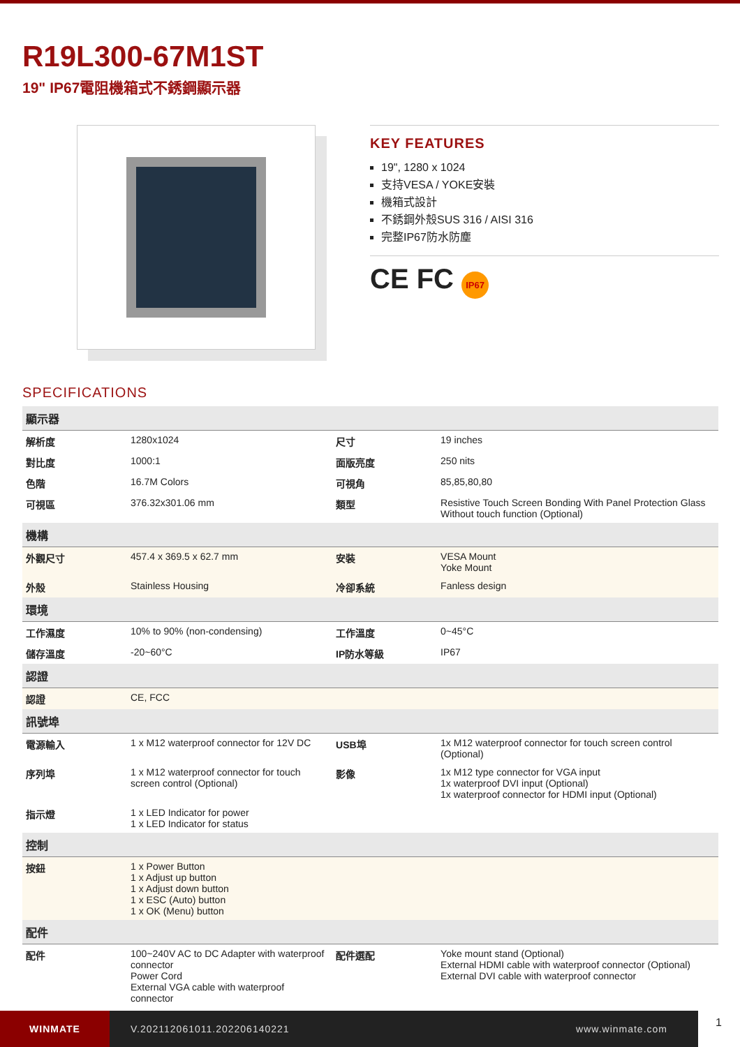R19L300-67M1ST
19" IP67電阻機箱式不銹鋼顯示器
KEY FEATURES
19", 1280 x 1024
支持VESA / YOKE安裝
機箱式設計
不銹鋼外殼SUS 316 / AISI 316
完整IP67防水防塵
CE FC IP67
SPECIFICATIONS
| 顯示器 | | | |
| 解析度 | 1280x1024 | 尺寸 | 19 inches |
| 對比度 | 1000:1 | 面版亮度 | 250 nits |
| 色階 | 16.7M Colors | 可視角 | 85,85,80,80 |
| 可視區 | 376.32x301.06 mm | 類型 | Resistive Touch Screen Bonding With Panel Protection Glass Without touch function (Optional) |
| 機構 | | | |
| 外觀尺寸 | 457.4 x 369.5 x 62.7 mm | 安裝 | VESA Mount Yoke Mount |
| 外殼 | Stainless Housing | 冷卻系統 | Fanless design |
| 環境 | | | |
| 工作濕度 | 10% to 90% (non-condensing) | 工作溫度 | 0~45°C |
| 儲存溫度 | -20~60°C | IP防水等級 | IP67 |
| 認證 | | | |
| 認證 | CE, FCC | | |
| 訊號埠 | | | |
| 電源輸入 | 1 x M12 waterproof connector for 12V DC | USB埠 | 1x M12 waterproof connector for touch screen control (Optional) |
| 序列埠 | 1 x M12 waterproof connector for touch screen control (Optional) | 影像 | 1x M12 type connector for VGA input 1x waterproof DVI input (Optional) 1x waterproof connector for HDMI input (Optional) |
| 指示燈 | 1 x LED Indicator for power 1 x LED Indicator for status | | |
| 控制 | | | |
| 按鈕 | 1 x Power Button 1 x Adjust up button 1 x Adjust down button 1 x ESC (Auto) button 1 x OK (Menu) button | | |
| 配件 | | | |
| 配件 | 100~240V AC to DC Adapter with waterproof connector Power Cord External VGA cable with waterproof connector | 配件選配 | Yoke mount stand (Optional) External HDMI cable with waterproof connector (Optional) External DVI cable with waterproof connector |
WINMATE
V.202112061011.202206140221 www.winmate.com
1